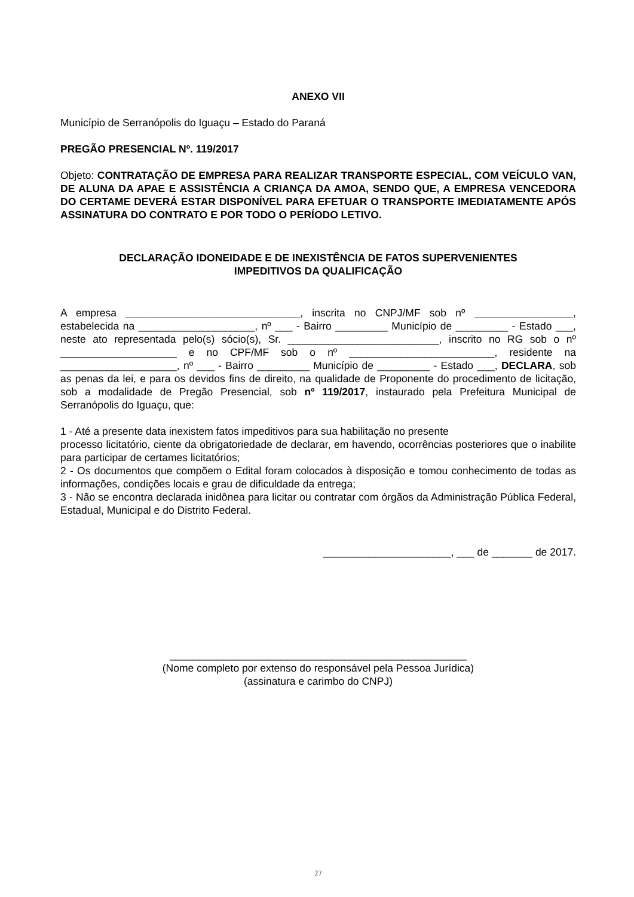ANEXO VII
Município de Serranópolis do Iguaçu – Estado do Paraná
PREGÃO PRESENCIAL Nº. 119/2017
Objeto: CONTRATAÇÃO DE EMPRESA PARA REALIZAR TRANSPORTE ESPECIAL, COM VEÍCULO VAN, DE ALUNA DA APAE E ASSISTÊNCIA A CRIANÇA DA AMOA, SENDO QUE, A EMPRESA VENCEDORA DO CERTAME DEVERÁ ESTAR DISPONÍVEL PARA EFETUAR O TRANSPORTE IMEDIATAMENTE APÓS ASSINATURA DO CONTRATO E POR TODO O PERÍODO LETIVO.
DECLARAÇÃO IDONEIDADE E DE INEXISTÊNCIA DE FATOS SUPERVENIENTES
IMPEDITIVOS DA QUALIFICAÇÃO
A empresa ______________________________, inscrita no CNPJ/MF sob nº _________________, estabelecida na ____________________, nº ___ - Bairro _________ Município de _________ - Estado ___, neste ato representada pelo(s) sócio(s), Sr. __________________________, inscrito no RG sob o nº ____________________ e no CPF/MF sob o nº _________________________, residente na ____________________, nº ___ - Bairro _________ Município de _________ - Estado ___, DECLARA, sob as penas da lei, e para os devidos fins de direito, na qualidade de Proponente do procedimento de licitação, sob a modalidade de Pregão Presencial, sob nº 119/2017, instaurado pela Prefeitura Municipal de Serranópolis do Iguaçu, que:
1 - Até a presente data inexistem fatos impeditivos para sua habilitação no presente
processo licitatório, ciente da obrigatoriedade de declarar, em havendo, ocorrências posteriores que o inabilite para participar de certames licitatórios;
2 - Os documentos que compõem o Edital foram colocados à disposição e tomou conhecimento de todas as informações, condições locais e grau de dificuldade da entrega;
3 - Não se encontra declarada inidônea para licitar ou contratar com órgãos da Administração Pública Federal, Estadual, Municipal e do Distrito Federal.
______________________, ___ de _______ de 2017.
___________________________________________________
(Nome completo por extenso do responsável pela Pessoa Jurídica)
(assinatura e carimbo do CNPJ)
27